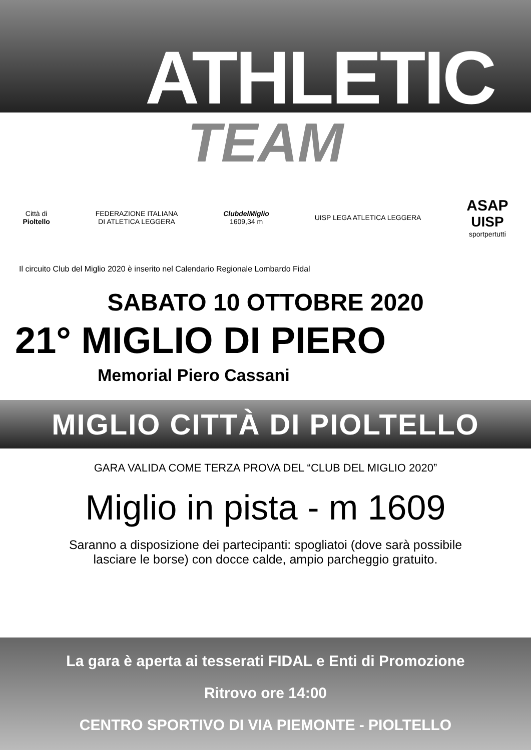ATHLETIC
TEAM
Città di
Pioltello
FEDERAZIONE ITALIANA
DI ATLETICA LEGGERA
ClubdelMiglio
1609,34 m
UISP LEGA ATLETICA LEGGERA
ASAP
UISP
sportpertutti
Il circuito Club del Miglio 2020 è inserito nel Calendario Regionale Lombardo Fidal
SABATO 10 OTTOBRE 2020
21° MIGLIO DI PIERO
Memorial Piero Cassani
MIGLIO CITTÀ DI PIOLTELLO
GARA VALIDA COME TERZA PROVA DEL “CLUB DEL MIGLIO 2020”
Miglio in pista - m 1609
Saranno a disposizione dei partecipanti: spogliatoi (dove sarà possibile
lasciare le borse) con docce calde, ampio parcheggio gratuito.
La gara è aperta ai tesserati FIDAL e Enti di Promozione
Ritrovo ore 14:00
CENTRO SPORTIVO DI VIA PIEMONTE - PIOLTELLO